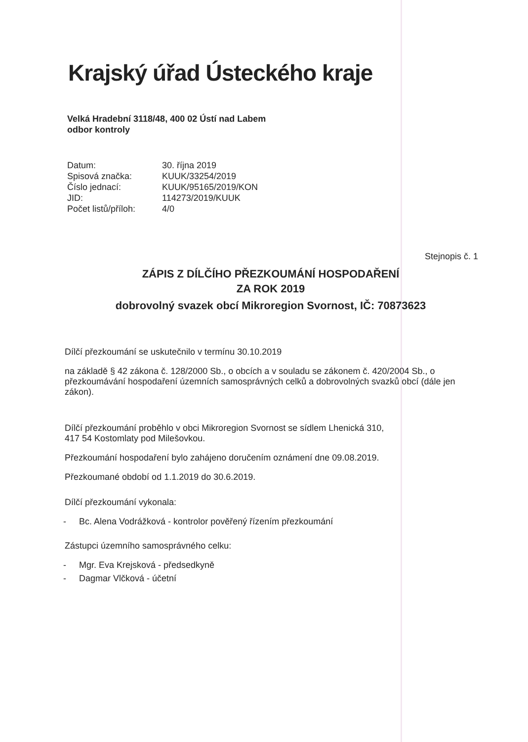Krajský úřad Ústeckého kraje
Velká Hradební 3118/48, 400 02 Ústí nad Labem
odbor kontroly
Datum: 30. října 2019 Spisová značka: KUUK/33254/2019 Číslo jednací: KUUK/95165/2019/KON JID: 114273/2019/KUUK Počet listů/příloh: 4/0
Stejnopis č. 1
ZÁPIS Z DÍLČÍHO PŘEZKOUMÁNÍ HOSPODAŘENÍ
ZA ROK 2019
dobrovolný svazek obcí Mikroregion Svornost, IČ: 70873623
Dílčí přezkoumání se uskutečnilo v termínu 30.10.2019
na základě § 42 zákona č. 128/2000 Sb., o obcích a v souladu se zákonem č. 420/2004 Sb., o přezkoumávání hospodaření územních samosprávných celků a dobrovolných svazků obcí (dále jen zákon).
Dílčí přezkoumání proběhlo v obci Mikroregion Svornost se sídlem Lhenická 310,
417 54 Kostomlaty pod Milešovkou.
Přezkoumání hospodaření bylo zahájeno doručením oznámení dne 09.08.2019.
Přezkoumané období od 1.1.2019 do 30.6.2019.
Dílčí přezkoumání vykonala:
- Bc. Alena Vodrážková - kontrolor pověřený řízením přezkoumání
Zástupci územního samosprávného celku:
- Mgr. Eva Krejsková - předsedkyně
- Dagmar Vlčková - účetní